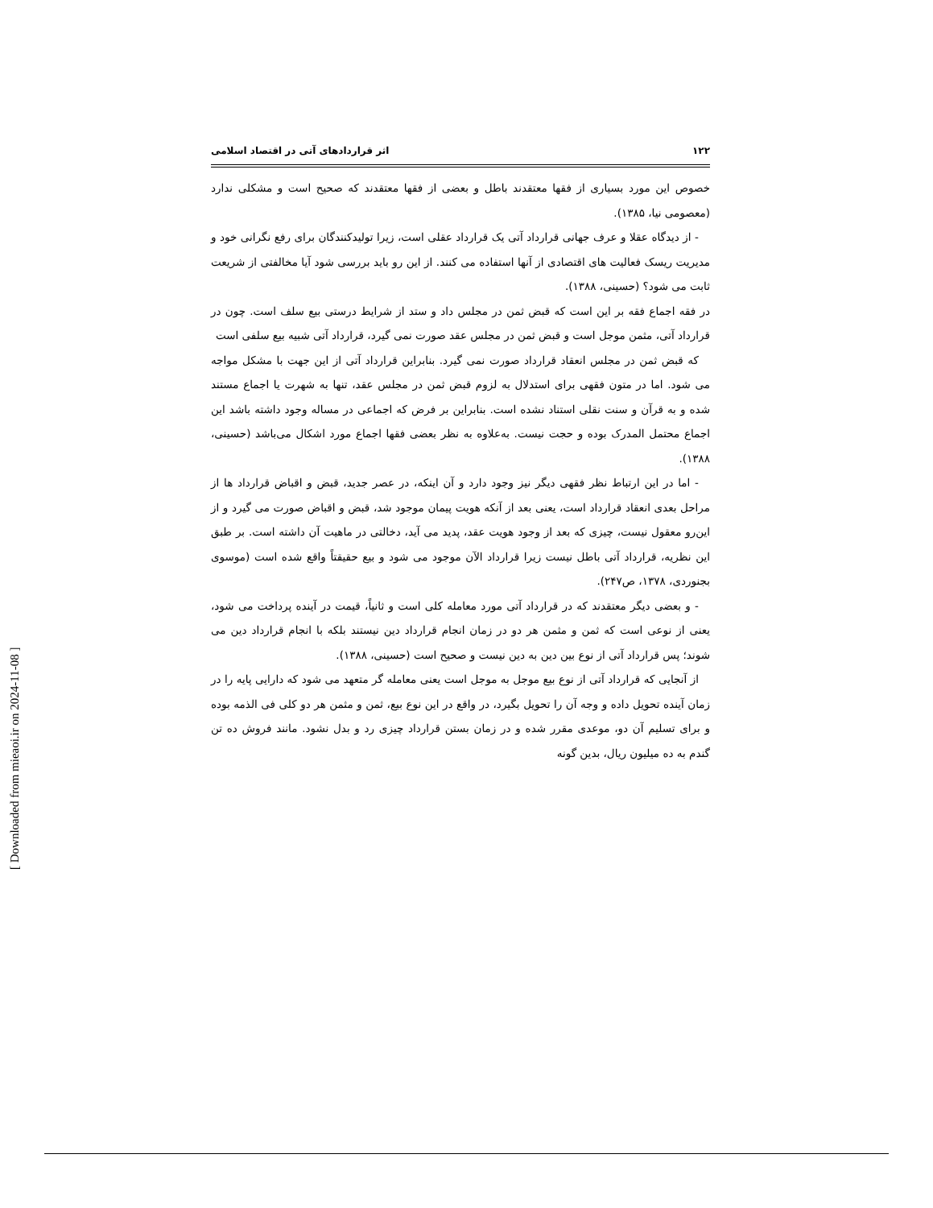۱۲۲ اثر قراردادهای آتی در اقتصاد اسلامی
خصوص این مورد بسیاری از فقها معتقدند باطل و بعضی از فقها معتقدند که صحیح است و مشکلی ندارد (معصومی نیا، ۱۳۸۵).
- از دیدگاه عقلا و عرف جهانی قرارداد آتی یک قرارداد عقلی است، زیرا تولیدکنندگان برای رفع نگرانی خود و مدیریت ریسک فعالیت های اقتصادی از آنها استفاده می کنند. از این رو باید بررسی شود آیا مخالفتی از شریعت ثابت می شود؟ (حسینی، ۱۳۸۸).
در فقه اجماع فقه بر این است که قبض ثمن در مجلس داد و ستد از شرایط درستی بیع سلف است. چون در قرارداد آتی، مثمن موجل است و قبض ثمن در مجلس عقد صورت نمی گیرد، قرارداد آتی شبیه بیع سلفی است
که قبض ثمن در مجلس انعقاد قرارداد صورت نمی گیرد. بنابراین قرارداد آتی از این جهت با مشکل مواجه می شود. اما در متون فقهی برای استدلال به لزوم قبض ثمن در مجلس عقد، تنها به شهرت یا اجماع مستند شده و به قرآن و سنت نقلی استناد نشده است. بنابراین بر فرض که اجماعی در مساله وجود داشته باشد این اجماع محتمل المدرک بوده و حجت نیست. به‌علاوه به نظر بعضی فقها اجماع مورد اشکال می‌باشد (حسینی، ۱۳۸۸).
- اما در این ارتباط نظر فقهی دیگر نیز وجود دارد و آن اینکه، در عصر جدید، قبض و اقباض قرارداد ها از مراحل بعدی انعقاد قرارداد است، یعنی بعد از آنکه هویت پیمان موجود شد، قبض و اقباض صورت می گیرد و از این‌رو معقول نیست، چیزی که بعد از وجود هویت عقد، پدید می آید، دخالتی در ماهیت آن داشته است. بر طبق این نظریه، قرارداد آتی باطل نیست زیرا قرارداد الآن موجود می شود و بیع حقیقتاً واقع شده است (موسوی بجنوردی، ۱۳۷۸، ص۲۴۷).
- و بعضی دیگر معتقدند که در قرارداد آتی مورد معامله کلی است و ثانیاً، قیمت در آینده پرداخت می شود، یعنی از نوعی است که ثمن و مثمن هر دو در زمان انجام قرارداد دین نیستند بلکه با انجام قرارداد دین می شوند؛ پس قرارداد آتی از نوع بین دین به دین نیست و صحیح است (حسینی، ۱۳۸۸).
از آنجایی که قرارداد آتی از نوع بیع موجل به موجل است یعنی معامله گر متعهد می شود که دارایی پایه را در زمان آینده تحویل داده و وجه آن را تحویل بگیرد، در واقع در این نوع بیع، ثمن و مثمن هر دو کلی فی الذمه بوده و برای تسلیم آن دو، موعدی مقرر شده و در زمان بستن قرارداد چیزی رد و بدل نشود. مانند فروش ده تن گندم به ده میلیون ریال، بدین گونه
[ Downloaded from mieaoi.ir on 2024-11-08 ]